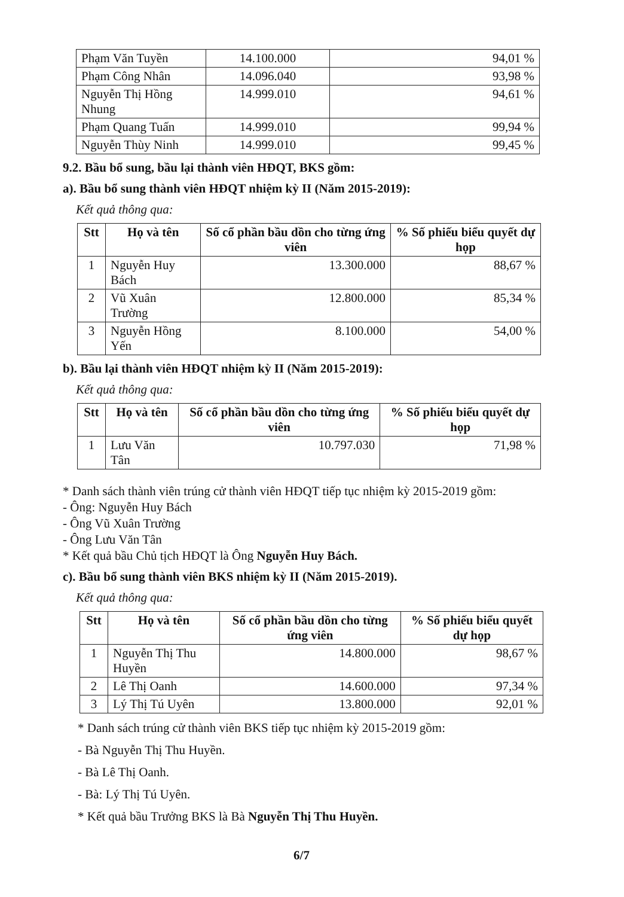| Phạm Văn Tuyền | 14.100.000 | 94,01 % |
| Phạm Công Nhân | 14.096.040 | 93,98 % |
| Nguyễn Thị Hồng Nhung | 14.999.010 | 94,61 % |
| Phạm Quang Tuấn | 14.999.010 | 99,94 % |
| Nguyễn Thùy Ninh | 14.999.010 | 99,45 % |
9.2. Bầu bổ sung, bầu lại thành viên HĐQT, BKS gồm:
a). Bầu bổ sung thành viên HĐQT nhiệm kỳ II (Năm 2015-2019):
Kết quả thông qua:
| Stt | Họ và tên | Số cổ phần bầu dồn cho từng ứng viên | % Số phiếu biểu quyết dự họp |
| --- | --- | --- | --- |
| 1 | Nguyễn Huy Bách | 13.300.000 | 88,67 % |
| 2 | Vũ Xuân Trường | 12.800.000 | 85,34 % |
| 3 | Nguyễn Hồng Yến | 8.100.000 | 54,00 % |
b). Bầu lại thành viên HĐQT nhiệm kỳ II (Năm 2015-2019):
Kết quả thông qua:
| Stt | Họ và tên | Số cổ phần bầu dồn cho từng ứng viên | % Số phiếu biểu quyết dự họp |
| --- | --- | --- | --- |
| 1 | Lưu Văn Tân | 10.797.030 | 71,98 % |
* Danh sách thành viên trúng cử thành viên HĐQT tiếp tục nhiệm kỳ 2015-2019 gồm:
- Ông: Nguyễn Huy Bách
- Ông Vũ Xuân Trường
- Ông Lưu Văn Tân
* Kết quả bầu Chủ tịch HĐQT là Ông Nguyễn Huy Bách.
c). Bầu bổ sung thành viên BKS nhiệm kỳ II (Năm 2015-2019).
Kết quả thông qua:
| Stt | Họ và tên | Số cổ phần bầu dồn cho từng ứng viên | % Số phiếu biểu quyết dự họp |
| --- | --- | --- | --- |
| 1 | Nguyễn Thị Thu Huyền | 14.800.000 | 98,67 % |
| 2 | Lê Thị Oanh | 14.600.000 | 97,34 % |
| 3 | Lý Thị Tú Uyên | 13.800.000 | 92,01 % |
* Danh sách trúng cử thành viên BKS tiếp tục nhiệm kỳ 2015-2019 gồm:
- Bà Nguyễn Thị Thu Huyền.
- Bà Lê Thị Oanh.
- Bà: Lý Thị Tú Uyên.
* Kết quả bầu Trưởng BKS là Bà Nguyễn Thị Thu Huyền.
6/7